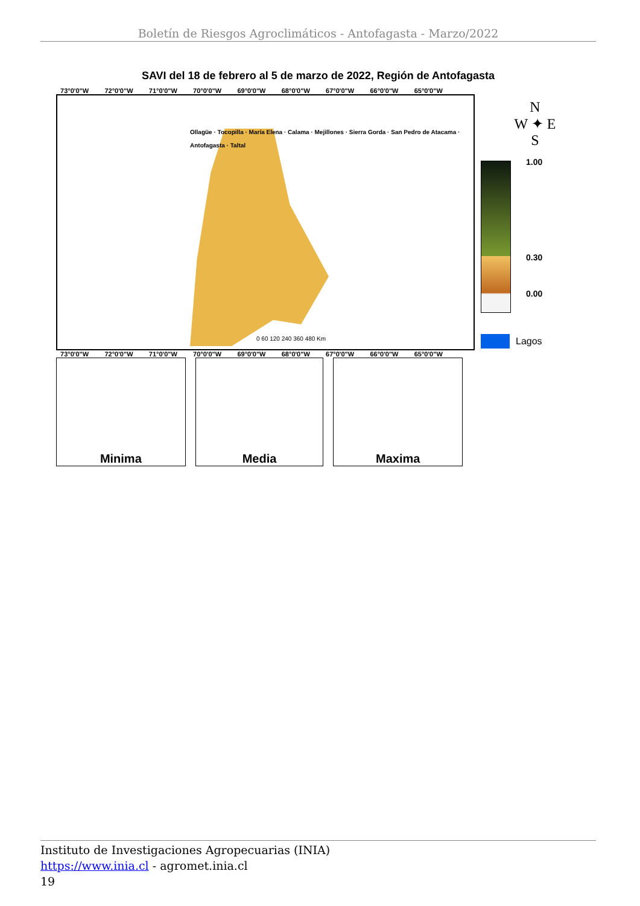Boletín de Riesgos Agroclimáticos - Antofagasta - Marzo/2022
SAVI del 18 de febrero al 5 de marzo de 2022, Región de Antofagasta
73°0'0"W 72°0'0"W 71°0'0"W 70°0'0"W 69°0'0"W 68°0'0"W 67°0'0"W 66°0'0"W 65°0'0"W
Ollagüe · Tocopilla · María Elena · Calama · Mejillones · Sierra Gorda · San Pedro de Atacama · Antofagasta · Taltal
0 60 120 240 360 480 Km
73°0'0"W 72°0'0"W 71°0'0"W 70°0'0"W 69°0'0"W 68°0'0"W 67°0'0"W 66°0'0"W 65°0'0"W
Minima Media Maxima
N
W ✦ E
S
1.00
0.30
0.00
Lagos
Instituto de Investigaciones Agropecuarias (INIA)
https://www.inia.cl - agromet.inia.cl
19